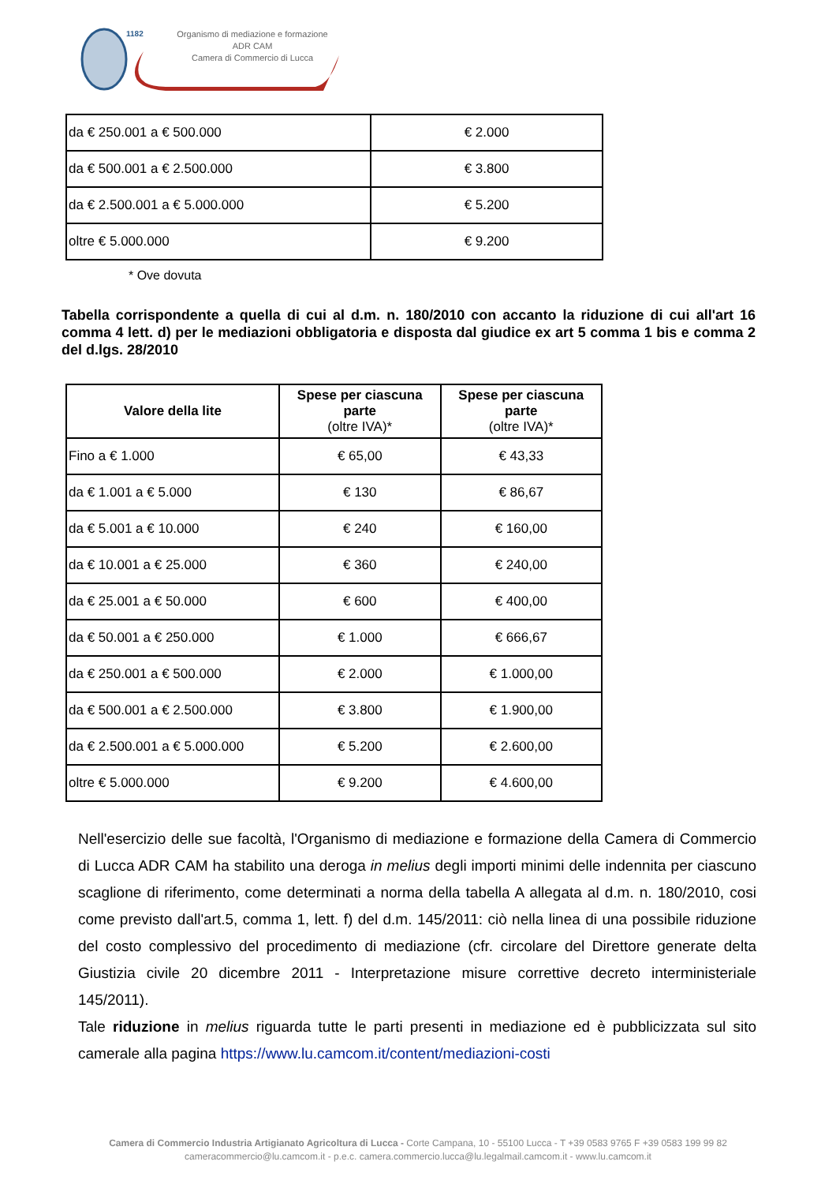1182
Organismo di mediazione e formazione
ADR CAM
Camera di Commercio di Lucca
| da € 250.001 a € 500.000 | € 2.000 |
| da € 500.001 a € 2.500.000 | € 3.800 |
| da € 2.500.001 a € 5.000.000 | € 5.200 |
| oltre € 5.000.000 | € 9.200 |
* Ove dovuta
Tabella corrispondente a quella di cui al d.m. n. 180/2010 con accanto la riduzione di cui all'art 16 comma 4 lett. d) per le mediazioni obbligatoria e disposta dal giudice ex art 5 comma 1 bis e comma 2 del d.lgs. 28/2010
| Valore della lite | Spese per ciascuna parte (oltre IVA)* | Spese per ciascuna parte (oltre IVA)* |
| --- | --- | --- |
| Fino a € 1.000 | € 65,00 | € 43,33 |
| da € 1.001 a € 5.000 | € 130 | € 86,67 |
| da € 5.001 a € 10.000 | € 240 | € 160,00 |
| da € 10.001 a € 25.000 | € 360 | € 240,00 |
| da € 25.001 a € 50.000 | € 600 | € 400,00 |
| da € 50.001 a € 250.000 | € 1.000 | € 666,67 |
| da € 250.001 a € 500.000 | € 2.000 | € 1.000,00 |
| da € 500.001 a € 2.500.000 | € 3.800 | € 1.900,00 |
| da € 2.500.001 a € 5.000.000 | € 5.200 | € 2.600,00 |
| oltre € 5.000.000 | € 9.200 | € 4.600,00 |
Nell'esercizio delle sue facoltà, l'Organismo di mediazione e formazione della Camera di Commercio di Lucca ADR CAM ha stabilito una deroga in melius degli importi minimi delle indennita per ciascuno scaglione di riferimento, come determinati a norma della tabella A allegata al d.m. n. 180/2010, cosi come previsto dall'art.5, comma 1, lett. f) del d.m. 145/2011: ciò nella linea di una possibile riduzione del costo complessivo del procedimento di mediazione (cfr. circolare del Direttore generate delta Giustizia civile 20 dicembre 2011 - Interpretazione misure correttive decreto interministeriale 145/2011).
Tale riduzione in melius riguarda tutte le parti presenti in mediazione ed è pubblicizzata sul sito camerale alla pagina https://www.lu.camcom.it/content/mediazioni-costi
Camera di Commercio Industria Artigianato Agricoltura di Lucca - Corte Campana, 10 - 55100 Lucca - T +39 0583 9765 F +39 0583 199 99 82
cameracommercio@lu.camcom.it - p.e.c. camera.commercio.lucca@lu.legalmail.camcom.it - www.lu.camcom.it